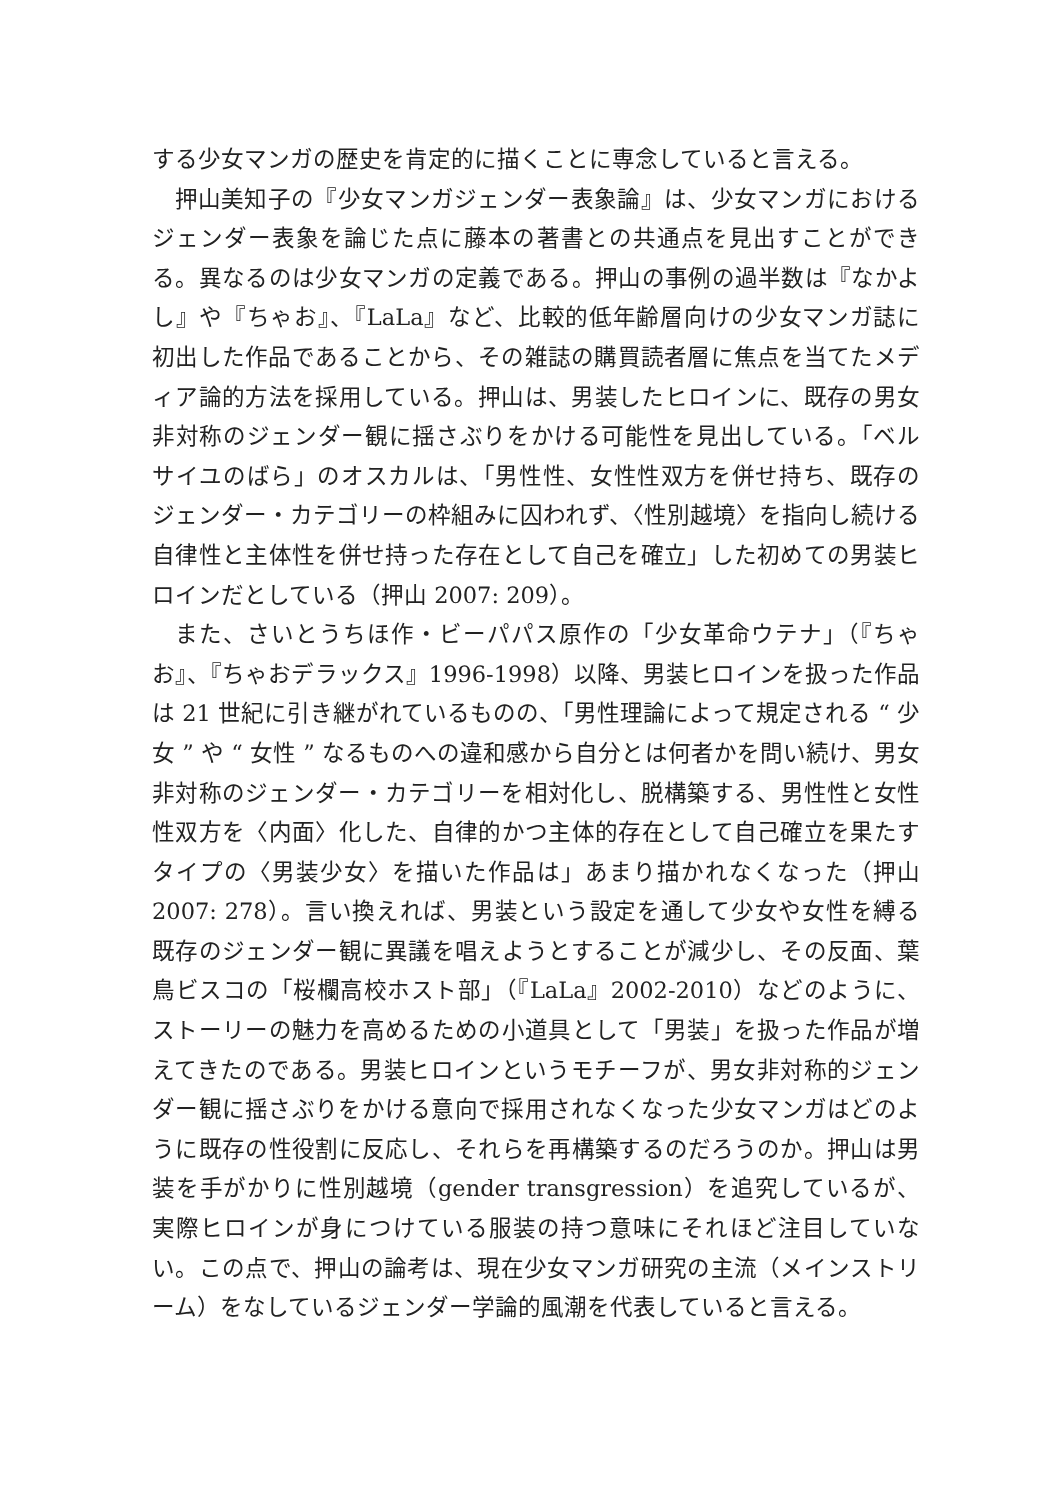する少女マンガの歴史を肯定的に描くことに専念していると言える。
押山美知子の『少女マンガジェンダー表象論』は、少女マンガにおけるジェンダー表象を論じた点に藤本の著書との共通点を見出すことができる。異なるのは少女マンガの定義である。押山の事例の過半数は『なかよし』や『ちゃお』、『LaLa』など、比較的低年齢層向けの少女マンガ誌に初出した作品であることから、その雑誌の購買読者層に焦点を当てたメディア論的方法を採用している。押山は、男装したヒロインに、既存の男女非対称のジェンダー観に揺さぶりをかける可能性を見出している。「ベルサイユのばら」のオスカルは、「男性性、女性性双方を併せ持ち、既存のジェンダー・カテゴリーの枠組みに囚われず、〈性別越境〉を指向し続ける自律性と主体性を併せ持った存在として自己を確立」した初めての男装ヒロインだとしている（押山 2007: 209）。
また、さいとうちほ作・ビーパパス原作の「少女革命ウテナ」（『ちゃお』、『ちゃおデラックス』1996-1998）以降、男装ヒロインを扱った作品は 21 世紀に引き継がれているものの、「男性理論によって規定される “ 少女 ” や “ 女性 ” なるものへの違和感から自分とは何者かを問い続け、男女非対称のジェンダー・カテゴリーを相対化し、脱構築する、男性性と女性性双方を〈内面〉化した、自律的かつ主体的存在として自己確立を果たすタイプの〈男装少女〉を描いた作品は」あまり描かれなくなった（押山 2007: 278）。言い換えれば、男装という設定を通して少女や女性を縛る既存のジェンダー観に異議を唱えようとすることが減少し、その反面、葉鳥ビスコの「桜欄高校ホスト部」（『LaLa』2002-2010）などのように、ストーリーの魅力を高めるための小道具として「男装」を扱った作品が増えてきたのである。男装ヒロインというモチーフが、男女非対称的ジェンダー観に揺さぶりをかける意向で採用されなくなった少女マンガはどのように既存の性役割に反応し、それらを再構築するのだろうのか。押山は男装を手がかりに性別越境（gender transgression）を追究しているが、実際ヒロインが身につけている服装の持つ意味にそれほど注目していない。この点で、押山の論考は、現在少女マンガ研究の主流（メインストリーム）をなしているジェンダー学論的風潮を代表していると言える。